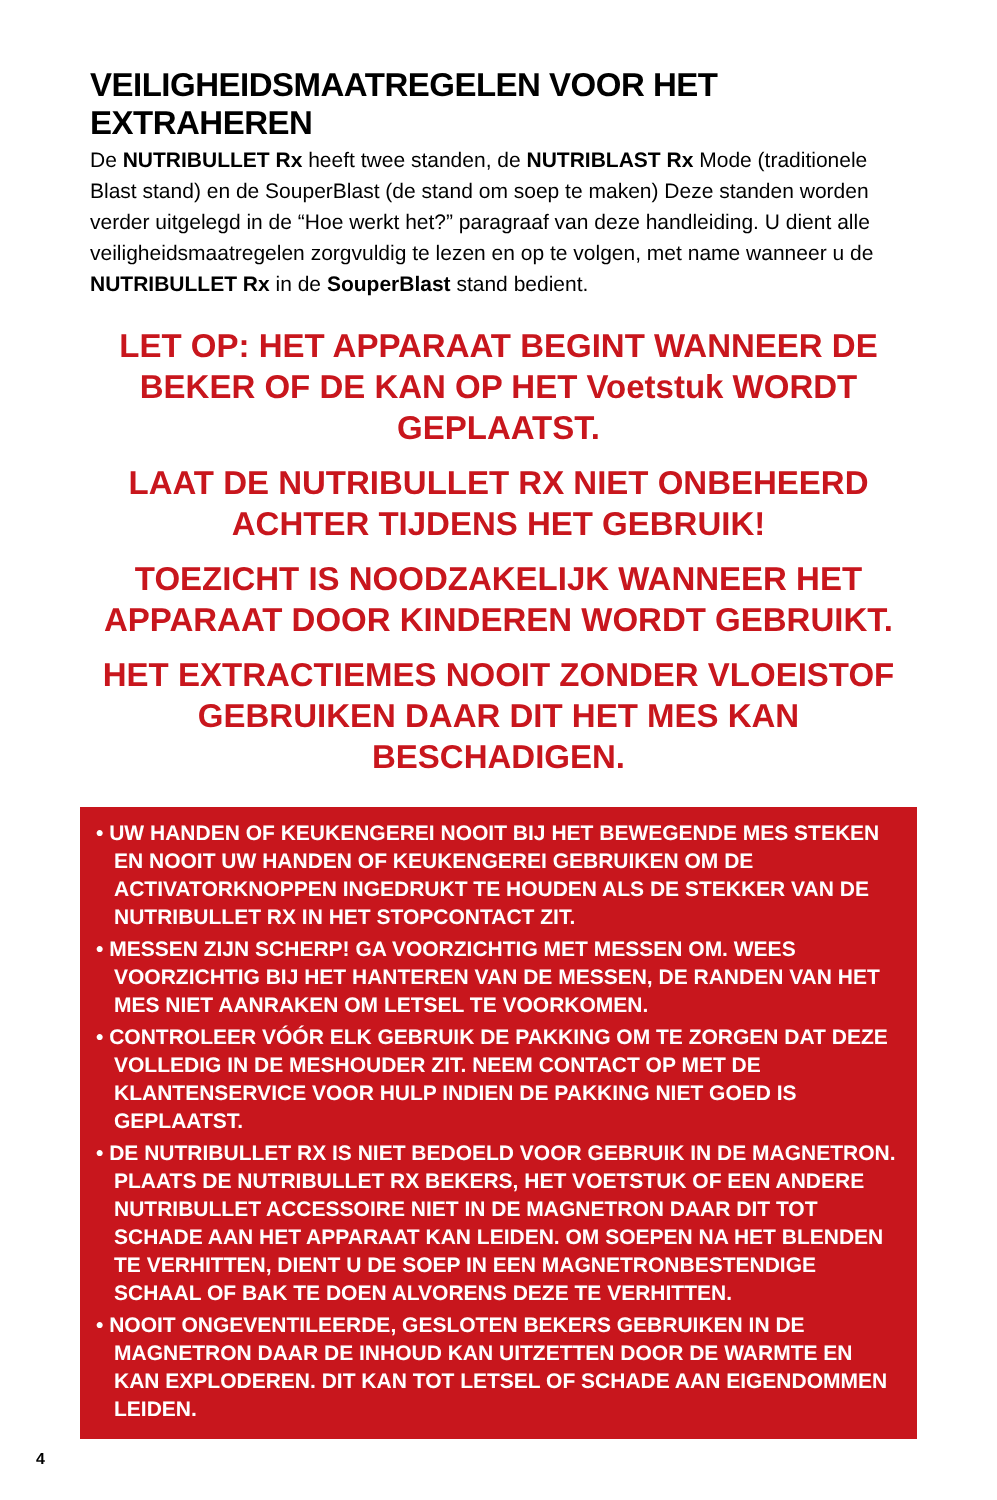VEILIGHEIDSMAATREGELEN VOOR HET EXTRAHEREN
De NUTRIBULLET Rx heeft twee standen, de NUTRIBLAST Rx Mode (traditionele Blast stand) en de SouperBlast (de stand om soep te maken) Deze standen worden verder uitgelegd in de “Hoe werkt het?” paragraaf van deze handleiding. U dient alle veiligheidsmaatregelen zorgvuldig te lezen en op te volgen, met name wanneer u de NUTRIBULLET Rx in de SouperBlast stand bedient.
LET OP: HET APPARAAT BEGINT WANNEER DE BEKER OF DE KAN OP HET Voetstuk WORDT GEPLAATST.
LAAT DE NUTRIBULLET RX NIET ONBEHEERD ACHTER TIJDENS HET GEBRUIK!
TOEZICHT IS NOODZAKELIJK WANNEER HET APPARAAT DOOR KINDEREN WORDT GEBRUIKT.
HET EXTRACTIEMES NOOIT ZONDER VLOEISTOF GEBRUIKEN DAAR DIT HET MES KAN BESCHADIGEN.
• UW HANDEN OF KEUKENGEREI NOOIT BIJ HET BEWEGENDE MES STEKEN EN NOOIT UW HANDEN OF KEUKENGEREI GEBRUIKEN OM DE ACTIVATORKNOPPEN INGEDRUKT TE HOUDEN ALS DE STEKKER VAN DE NUTRIBULLET RX IN HET STOPCONTACT ZIT.
• MESSEN ZIJN SCHERP! GA VOORZICHTIG MET MESSEN OM. WEES VOORZICHTIG BIJ HET HANTEREN VAN DE MESSEN, DE RANDEN VAN HET MES NIET AANRAKEN OM LETSEL TE VOORKOMEN.
• CONTROLEER VÓÓR ELK GEBRUIK DE PAKKING OM TE ZORGEN DAT DEZE VOLLEDIG IN DE MESHOUDER ZIT. NEEM CONTACT OP MET DE KLANTENSERVICE VOOR HULP INDIEN DE PAKKING NIET GOED IS GEPLAATST.
• DE NUTRIBULLET RX IS NIET BEDOELD VOOR GEBRUIK IN DE MAGNETRON. PLAATS DE NUTRIBULLET RX BEKERS, HET VOETSTUK OF EEN ANDERE NUTRIBULLET ACCESSOIRE NIET IN DE MAGNETRON DAAR DIT TOT SCHADE AAN HET APPARAAT KAN LEIDEN. OM SOEPEN NA HET BLENDEN TE VERHITTEN, DIENT U DE SOEP IN EEN MAGNETRONBESTENDIGE SCHAAL OF BAK TE DOEN ALVORENS DEZE TE VERHITTEN.
• NOOIT ONGEVENTILEERDE, GESLOTEN BEKERS GEBRUIKEN IN DE MAGNETRON DAAR DE INHOUD KAN UITZETTEN DOOR DE WARMTE EN KAN EXPLODEREN. DIT KAN TOT LETSEL OF SCHADE AAN EIGENDOMMEN LEIDEN.
4